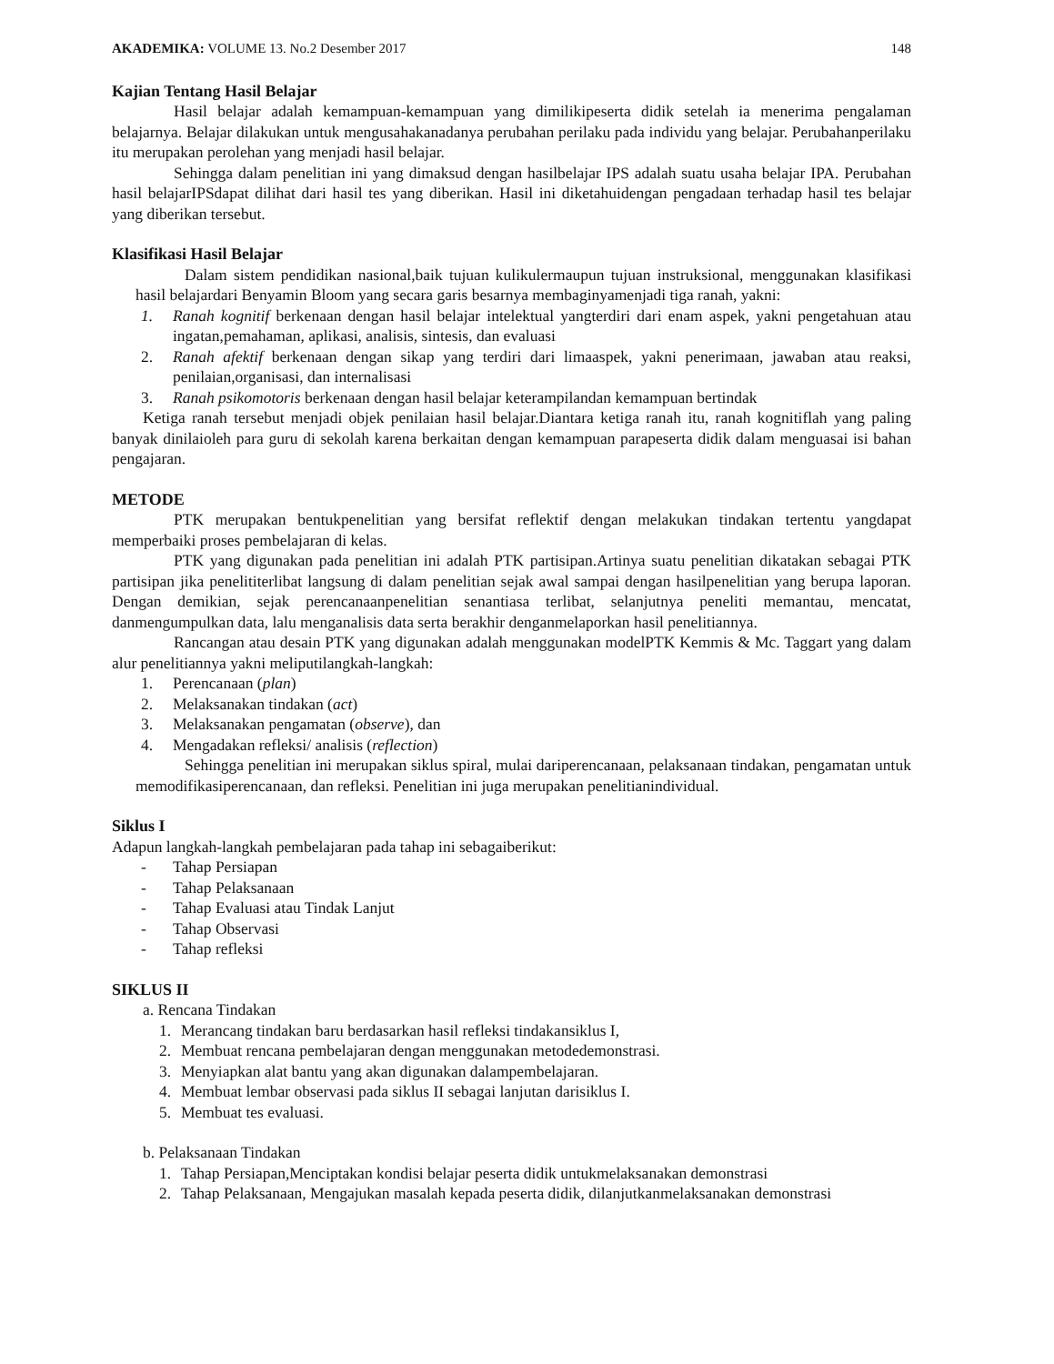AKADEMIKA: VOLUME 13. No.2 Desember 2017 148
Kajian Tentang Hasil Belajar
Hasil belajar adalah kemampuan-kemampuan yang dimilikipeserta didik setelah ia menerima pengalaman belajarnya. Belajar dilakukan untuk mengusahakanadanya perubahan perilaku pada individu yang belajar. Perubahanperilaku itu merupakan perolehan yang menjadi hasil belajar.
Sehingga dalam penelitian ini yang dimaksud dengan hasilbelajar IPS adalah suatu usaha belajar IPA. Perubahan hasil belajarIPSdapat dilihat dari hasil tes yang diberikan. Hasil ini diketahuidengan pengadaan terhadap hasil tes belajar yang diberikan tersebut.
Klasifikasi Hasil Belajar
Dalam sistem pendidikan nasional,baik tujuan kulikulermaupun tujuan instruksional, menggunakan klasifikasi hasil belajardari Benyamin Bloom yang secara garis besarnya membaginyamenjadi tiga ranah, yakni:
1. Ranah kognitif berkenaan dengan hasil belajar intelektual yangterdiri dari enam aspek, yakni pengetahuan atau ingatan,pemahaman, aplikasi, analisis, sintesis, dan evaluasi
2. Ranah afektif berkenaan dengan sikap yang terdiri dari limaaspek, yakni penerimaan, jawaban atau reaksi, penilaian,organisasi, dan internalisasi
3. Ranah psikomotoris berkenaan dengan hasil belajar keterampilandan kemampuan bertindak
Ketiga ranah tersebut menjadi objek penilaian hasil belajar.Diantara ketiga ranah itu, ranah kognitiflah yang paling banyak dinilaioleh para guru di sekolah karena berkaitan dengan kemampuan parapeserta didik dalam menguasai isi bahan pengajaran.
METODE
PTK merupakan bentukpenelitian yang bersifat reflektif dengan melakukan tindakan tertentu yangdapat memperbaiki proses pembelajaran di kelas.
PTK yang digunakan pada penelitian ini adalah PTK partisipan.Artinya suatu penelitian dikatakan sebagai PTK partisipan jika penelititerlibat langsung di dalam penelitian sejak awal sampai dengan hasilpenelitian yang berupa laporan. Dengan demikian, sejak perencanaanpenelitian senantiasa terlibat, selanjutnya peneliti memantau, mencatat, danmengumpulkan data, lalu menganalisis data serta berakhir denganmelaporkan hasil penelitiannya.
Rancangan atau desain PTK yang digunakan adalah menggunakan modelPTK Kemmis & Mc. Taggart yang dalam alur penelitiannya yakni meliputilangkah-langkah:
1. Perencanaan (plan)
2. Melaksanakan tindakan (act)
3. Melaksanakan pengamatan (observe), dan
4. Mengadakan refleksi/ analisis (reflection)
Sehingga penelitian ini merupakan siklus spiral, mulai dariperencanaan, pelaksanaan tindakan, pengamatan untuk memodifikasiperencanaan, dan refleksi. Penelitian ini juga merupakan penelitianindividual.
Siklus I
Adapun langkah-langkah pembelajaran pada tahap ini sebagaiberikut:
- Tahap Persiapan
- Tahap Pelaksanaan
- Tahap Evaluasi atau Tindak Lanjut
- Tahap Observasi
- Tahap refleksi
SIKLUS II
a. Rencana Tindakan
1. Merancang tindakan baru berdasarkan hasil refleksi tindakansiklus I,
2. Membuat rencana pembelajaran dengan menggunakan metodedemonstrasi.
3. Menyiapkan alat bantu yang akan digunakan dalampembelajaran.
4. Membuat lembar observasi pada siklus II sebagai lanjutan darisiklus I.
5. Membuat tes evaluasi.
b. Pelaksanaan Tindakan
1. Tahap Persiapan,Menciptakan kondisi belajar peserta didik untukmelaksanakan demonstrasi
2. Tahap Pelaksanaan, Mengajukan masalah kepada peserta didik, dilanjutkanmelaksanakan demonstrasi